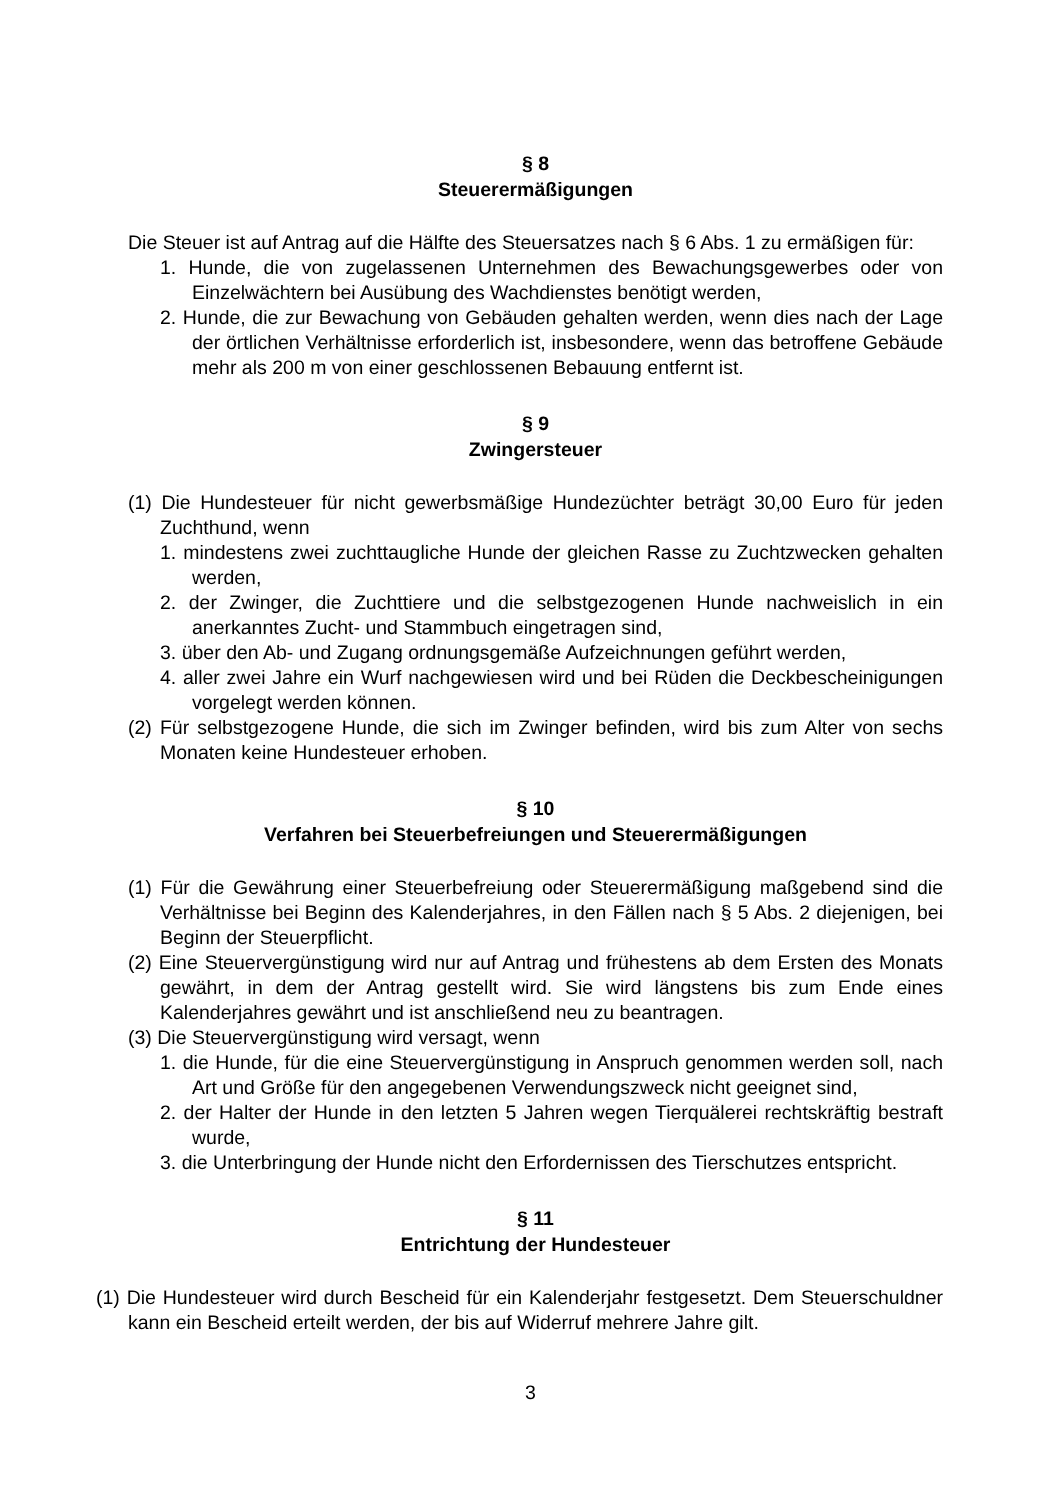§ 8
Steuerermäßigungen
Die Steuer ist auf Antrag auf die Hälfte des Steuersatzes nach § 6 Abs. 1 zu ermäßigen für:
1. Hunde, die von zugelassenen Unternehmen des Bewachungsgewerbes oder von Einzelwächtern bei Ausübung des Wachdienstes benötigt werden,
2. Hunde, die zur Bewachung von Gebäuden gehalten werden, wenn dies nach der Lage der örtlichen Verhältnisse erforderlich ist, insbesondere, wenn das betroffene Gebäude mehr als 200 m von einer geschlossenen Bebauung entfernt ist.
§ 9
Zwingersteuer
(1) Die Hundesteuer für nicht gewerbsmäßige Hundezüchter beträgt 30,00 Euro für jeden Zuchthund, wenn
1. mindestens zwei zuchttaugliche Hunde der gleichen Rasse zu Zuchtzwecken gehalten werden,
2. der Zwinger, die Zuchttiere und die selbstgezogenen Hunde nachweislich in ein anerkanntes Zucht- und Stammbuch eingetragen sind,
3. über den Ab- und Zugang ordnungsgemäße Aufzeichnungen geführt werden,
4. aller zwei Jahre ein Wurf nachgewiesen wird und bei Rüden die Deckbescheinigungen vorgelegt werden können.
(2) Für selbstgezogene Hunde, die sich im Zwinger befinden, wird bis zum Alter von sechs Monaten keine Hundesteuer erhoben.
§ 10
Verfahren bei Steuerbefreiungen und Steuerermäßigungen
(1) Für die Gewährung einer Steuerbefreiung oder Steuerermäßigung maßgebend sind die Verhältnisse bei Beginn des Kalenderjahres, in den Fällen nach § 5 Abs. 2 diejenigen, bei Beginn der Steuerpflicht.
(2) Eine Steuervergünstigung wird nur auf Antrag und frühestens ab dem Ersten des Monats gewährt, in dem der Antrag gestellt wird. Sie wird längstens bis zum Ende eines Kalenderjahres gewährt und ist anschließend neu zu beantragen.
(3) Die Steuervergünstigung wird versagt, wenn
1. die Hunde, für die eine Steuervergünstigung in Anspruch genommen werden soll, nach Art und Größe für den angegebenen Verwendungszweck nicht geeignet sind,
2. der Halter der Hunde in den letzten 5 Jahren wegen Tierquälerei rechtskräftig bestraft wurde,
3. die Unterbringung der Hunde nicht den Erfordernissen des Tierschutzes entspricht.
§ 11
Entrichtung der Hundesteuer
(1) Die Hundesteuer wird durch Bescheid für ein Kalenderjahr festgesetzt. Dem Steuerschuldner kann ein Bescheid erteilt werden, der bis auf Widerruf mehrere Jahre gilt.
3